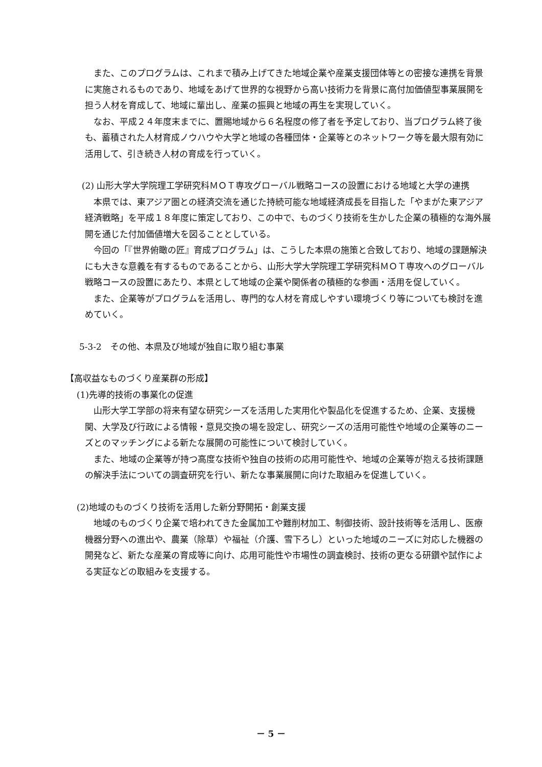また、このプログラムは、これまで積み上げてきた地域企業や産業支援団体等との密接な連携を背景に実施されるものであり、地域をあげて世界的な視野から高い技術力を背景に高付加価値型事業展開を担う人材を育成して、地域に輩出し、産業の振興と地域の再生を実現していく。
なお、平成２４年度末までに、置賜地域から６名程度の修了者を予定しており、当プログラム終了後も、蓄積された人材育成ノウハウや大学と地域の各種団体・企業等とのネットワーク等を最大限有効に活用して、引き続き人材の育成を行っていく。
(2) 山形大学大学院理工学研究科ＭＯＴ専攻グローバル戦略コースの設置における地域と大学の連携
本県では、東アジア圏との経済交流を通じた持続可能な地域経済成長を目指した「やまがた東アジア経済戦略」を平成１８年度に策定しており、この中で、ものづくり技術を生かした企業の積極的な海外展開を通じた付加価値増大を図ることとしている。
今回の「『世界俯瞰の匠』育成プログラム」は、こうした本県の施策と合致しており、地域の課題解決にも大きな意義を有するものであることから、山形大学大学院理工学研究科ＭＯＴ専攻へのグローバル戦略コースの設置にあたり、本県として地域の企業や関係者の積極的な参画・活用を促していく。
また、企業等がプログラムを活用し、専門的な人材を育成しやすい環境づくり等についても検討を進めていく。
5-3-2　その他、本県及び地域が独自に取り組む事業
【高収益なものづくり産業群の形成】
(1)先導的技術の事業化の促進
山形大学工学部の将来有望な研究シーズを活用した実用化や製品化を促進するため、企業、支援機関、大学及び行政による情報・意見交換の場を設定し、研究シーズの活用可能性や地域の企業等のニーズとのマッチングによる新たな展開の可能性について検討していく。
また、地域の企業等が持つ高度な技術や独自の技術の応用可能性や、地域の企業等が抱える技術課題の解決手法についての調査研究を行い、新たな事業展開に向けた取組みを促進していく。
(2)地域のものづくり技術を活用した新分野開拓・創業支援
地域のものづくり企業で培われてきた金属加工や難削材加工、制御技術、設計技術等を活用し、医療機器分野への進出や、農業（除草）や福祉（介護、雪下ろし）といった地域のニーズに対応した機器の開発など、新たな産業の育成等に向け、応用可能性や市場性の調査検討、技術の更なる研鑽や試作による実証などの取組みを支援する。
－ 5 －